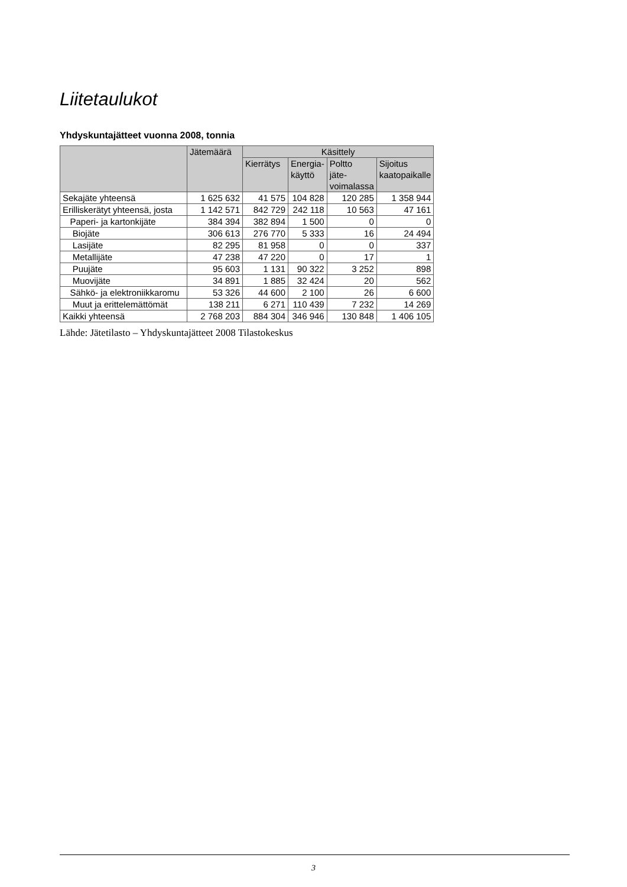Liitetaulukot
Yhdyskuntajätteet vuonna 2008, tonnia
| | Jätemäärä | Käsittely | | | |
| --- | --- | --- | --- | --- | --- |
| | | Kierrätys | Energia- käyttö | Poltto jäte- voimalassa | Sijoitus kaatopaikalle |
| Sekajäte yhteensä | 1 625 632 | 41 575 | 104 828 | 120 285 | 1 358 944 |
| Erilliskerätyt yhteensä, josta | 1 142 571 | 842 729 | 242 118 | 10 563 | 47 161 |
| Paperi- ja kartonkijäte | 384 394 | 382 894 | 1 500 | 0 | 0 |
| Biojäte | 306 613 | 276 770 | 5 333 | 16 | 24 494 |
| Lasijäte | 82 295 | 81 958 | 0 | 0 | 337 |
| Metallijäte | 47 238 | 47 220 | 0 | 17 | 1 |
| Puujäte | 95 603 | 1 131 | 90 322 | 3 252 | 898 |
| Muovijäte | 34 891 | 1 885 | 32 424 | 20 | 562 |
| Sähkö- ja elektroniikkaromu | 53 326 | 44 600 | 2 100 | 26 | 6 600 |
| Muut ja erittelemättömät | 138 211 | 6 271 | 110 439 | 7 232 | 14 269 |
| Kaikki yhteensä | 2 768 203 | 884 304 | 346 946 | 130 848 | 1 406 105 |
Lähde: Jätetilasto – Yhdyskuntajätteet 2008 Tilastokeskus
3